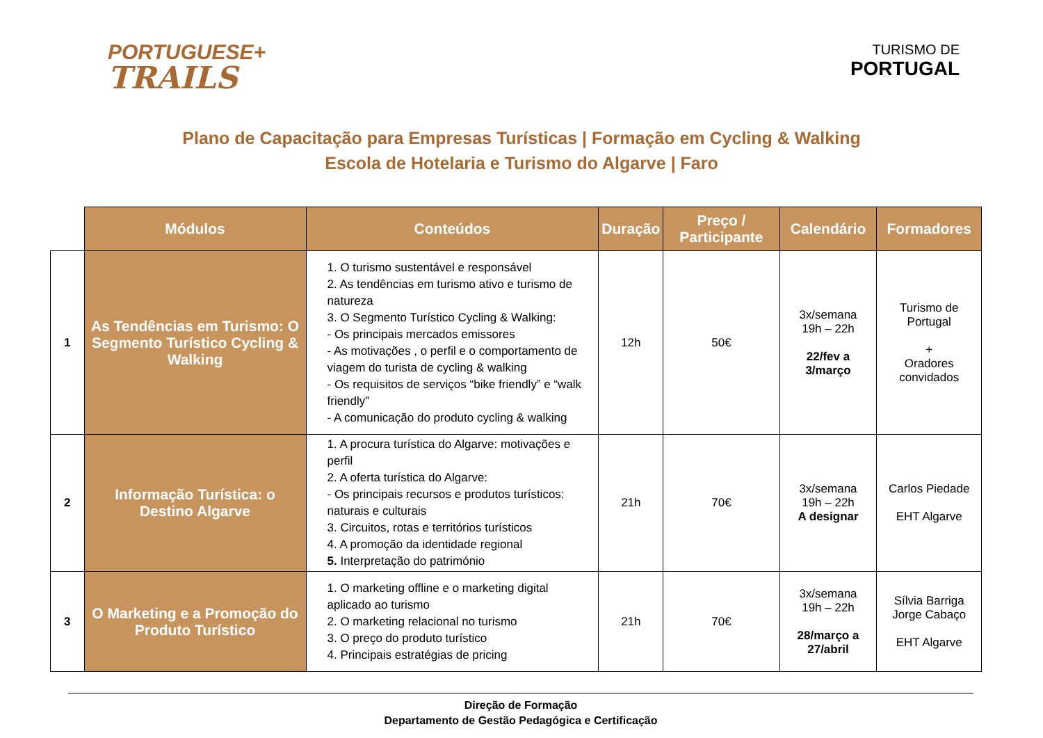PORTUGUESE+
TRAILS
TURISMO DE
PORTUGAL
Plano de Capacitação para Empresas Turísticas | Formação em Cycling & Walking
Escola de Hotelaria e Turismo do Algarve | Faro
| | Módulos | Conteúdos | Duração | Preço / Participante | Calendário | Formadores |
| 1 | As Tendências em Turismo: O Segmento Turístico Cycling & Walking | 1. O turismo sustentável e responsável 2. As tendências em turismo ativo e turismo de natureza 3. O Segmento Turístico Cycling & Walking: - Os principais mercados emissores - As motivações , o perfil e o comportamento de viagem do turista de cycling & walking - Os requisitos de serviços “bike friendly” e “walk friendly” - A comunicação do produto cycling & walking | 12h | 50€ | 3x/semana 19h – 22h 22/fev a 3/março | Turismo de Portugal + Oradores convidados |
| 2 | Informação Turística: o Destino Algarve | 1. A procura turística do Algarve: motivações e perfil 2. A oferta turística do Algarve: - Os principais recursos e produtos turísticos: naturais e culturais 3. Circuitos, rotas e territórios turísticos 4. A promoção da identidade regional 5. Interpretação do património | 21h | 70€ | 3x/semana 19h – 22h A designar | Carlos Piedade EHT Algarve |
| 3 | O Marketing e a Promoção do Produto Turístico | 1. O marketing offline e o marketing digital aplicado ao turismo 2. O marketing relacional no turismo 3. O preço do produto turístico 4. Principais estratégias de pricing | 21h | 70€ | 3x/semana 19h – 22h 28/março a 27/abril | Sílvia Barriga Jorge Cabaço EHT Algarve |
Direção de Formação
Departamento de Gestão Pedagógica e Certificação